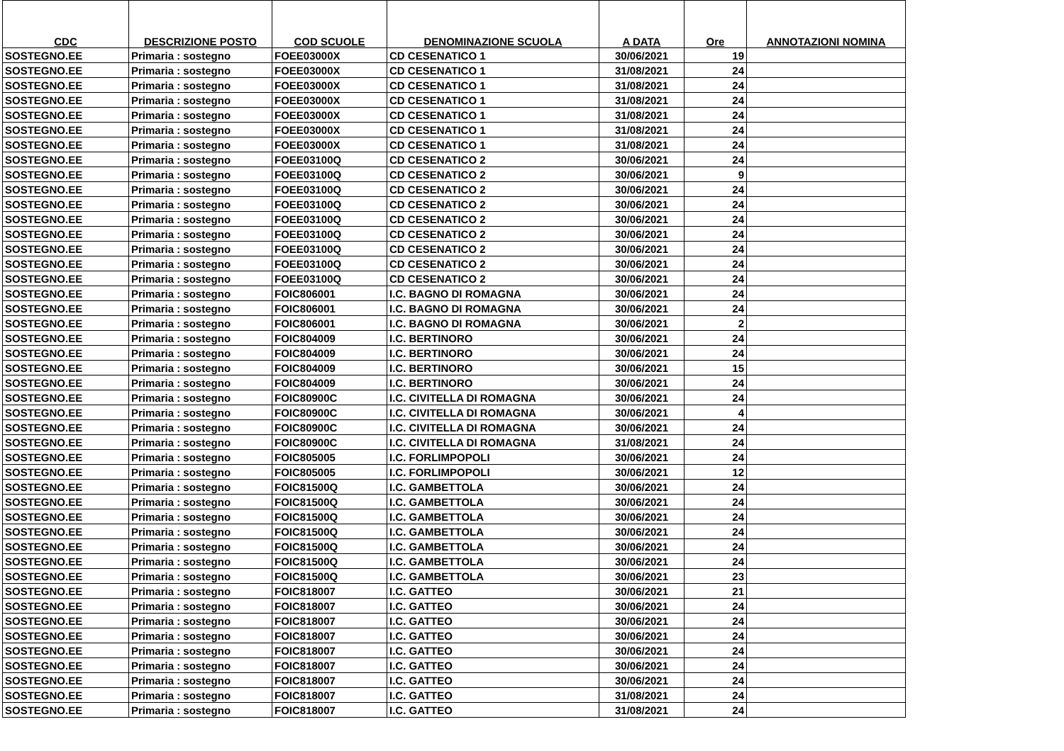| CDC | DESCRIZIONE POSTO | COD SCUOLE | DENOMINAZIONE SCUOLA | A DATA | Ore | ANNOTAZIONI NOMINA |
| --- | --- | --- | --- | --- | --- | --- |
| SOSTEGNO.EE | Primaria : sostegno | FOEE03000X | CD CESENATICO 1 | 30/06/2021 | 19 | |
| SOSTEGNO.EE | Primaria : sostegno | FOEE03000X | CD CESENATICO 1 | 31/08/2021 | 24 | |
| SOSTEGNO.EE | Primaria : sostegno | FOEE03000X | CD CESENATICO 1 | 31/08/2021 | 24 | |
| SOSTEGNO.EE | Primaria : sostegno | FOEE03000X | CD CESENATICO 1 | 31/08/2021 | 24 | |
| SOSTEGNO.EE | Primaria : sostegno | FOEE03000X | CD CESENATICO 1 | 31/08/2021 | 24 | |
| SOSTEGNO.EE | Primaria : sostegno | FOEE03000X | CD CESENATICO 1 | 31/08/2021 | 24 | |
| SOSTEGNO.EE | Primaria : sostegno | FOEE03000X | CD CESENATICO 1 | 31/08/2021 | 24 | |
| SOSTEGNO.EE | Primaria : sostegno | FOEE03100Q | CD CESENATICO 2 | 30/06/2021 | 24 | |
| SOSTEGNO.EE | Primaria : sostegno | FOEE03100Q | CD CESENATICO 2 | 30/06/2021 | 9 | |
| SOSTEGNO.EE | Primaria : sostegno | FOEE03100Q | CD CESENATICO 2 | 30/06/2021 | 24 | |
| SOSTEGNO.EE | Primaria : sostegno | FOEE03100Q | CD CESENATICO 2 | 30/06/2021 | 24 | |
| SOSTEGNO.EE | Primaria : sostegno | FOEE03100Q | CD CESENATICO 2 | 30/06/2021 | 24 | |
| SOSTEGNO.EE | Primaria : sostegno | FOEE03100Q | CD CESENATICO 2 | 30/06/2021 | 24 | |
| SOSTEGNO.EE | Primaria : sostegno | FOEE03100Q | CD CESENATICO 2 | 30/06/2021 | 24 | |
| SOSTEGNO.EE | Primaria : sostegno | FOEE03100Q | CD CESENATICO 2 | 30/06/2021 | 24 | |
| SOSTEGNO.EE | Primaria : sostegno | FOEE03100Q | CD CESENATICO 2 | 30/06/2021 | 24 | |
| SOSTEGNO.EE | Primaria : sostegno | FOIC806001 | I.C. BAGNO DI ROMAGNA | 30/06/2021 | 24 | |
| SOSTEGNO.EE | Primaria : sostegno | FOIC806001 | I.C. BAGNO DI ROMAGNA | 30/06/2021 | 24 | |
| SOSTEGNO.EE | Primaria : sostegno | FOIC806001 | I.C. BAGNO DI ROMAGNA | 30/06/2021 | 2 | |
| SOSTEGNO.EE | Primaria : sostegno | FOIC804009 | I.C. BERTINORO | 30/06/2021 | 24 | |
| SOSTEGNO.EE | Primaria : sostegno | FOIC804009 | I.C. BERTINORO | 30/06/2021 | 24 | |
| SOSTEGNO.EE | Primaria : sostegno | FOIC804009 | I.C. BERTINORO | 30/06/2021 | 15 | |
| SOSTEGNO.EE | Primaria : sostegno | FOIC804009 | I.C. BERTINORO | 30/06/2021 | 24 | |
| SOSTEGNO.EE | Primaria : sostegno | FOIC80900C | I.C. CIVITELLA DI ROMAGNA | 30/06/2021 | 24 | |
| SOSTEGNO.EE | Primaria : sostegno | FOIC80900C | I.C. CIVITELLA DI ROMAGNA | 30/06/2021 | 4 | |
| SOSTEGNO.EE | Primaria : sostegno | FOIC80900C | I.C. CIVITELLA DI ROMAGNA | 30/06/2021 | 24 | |
| SOSTEGNO.EE | Primaria : sostegno | FOIC80900C | I.C. CIVITELLA DI ROMAGNA | 31/08/2021 | 24 | |
| SOSTEGNO.EE | Primaria : sostegno | FOIC805005 | I.C. FORLIMPOPOLI | 30/06/2021 | 24 | |
| SOSTEGNO.EE | Primaria : sostegno | FOIC805005 | I.C. FORLIMPOPOLI | 30/06/2021 | 12 | |
| SOSTEGNO.EE | Primaria : sostegno | FOIC81500Q | I.C. GAMBETTOLA | 30/06/2021 | 24 | |
| SOSTEGNO.EE | Primaria : sostegno | FOIC81500Q | I.C. GAMBETTOLA | 30/06/2021 | 24 | |
| SOSTEGNO.EE | Primaria : sostegno | FOIC81500Q | I.C. GAMBETTOLA | 30/06/2021 | 24 | |
| SOSTEGNO.EE | Primaria : sostegno | FOIC81500Q | I.C. GAMBETTOLA | 30/06/2021 | 24 | |
| SOSTEGNO.EE | Primaria : sostegno | FOIC81500Q | I.C. GAMBETTOLA | 30/06/2021 | 24 | |
| SOSTEGNO.EE | Primaria : sostegno | FOIC81500Q | I.C. GAMBETTOLA | 30/06/2021 | 24 | |
| SOSTEGNO.EE | Primaria : sostegno | FOIC81500Q | I.C. GAMBETTOLA | 30/06/2021 | 23 | |
| SOSTEGNO.EE | Primaria : sostegno | FOIC818007 | I.C. GATTEO | 30/06/2021 | 21 | |
| SOSTEGNO.EE | Primaria : sostegno | FOIC818007 | I.C. GATTEO | 30/06/2021 | 24 | |
| SOSTEGNO.EE | Primaria : sostegno | FOIC818007 | I.C. GATTEO | 30/06/2021 | 24 | |
| SOSTEGNO.EE | Primaria : sostegno | FOIC818007 | I.C. GATTEO | 30/06/2021 | 24 | |
| SOSTEGNO.EE | Primaria : sostegno | FOIC818007 | I.C. GATTEO | 30/06/2021 | 24 | |
| SOSTEGNO.EE | Primaria : sostegno | FOIC818007 | I.C. GATTEO | 30/06/2021 | 24 | |
| SOSTEGNO.EE | Primaria : sostegno | FOIC818007 | I.C. GATTEO | 30/06/2021 | 24 | |
| SOSTEGNO.EE | Primaria : sostegno | FOIC818007 | I.C. GATTEO | 31/08/2021 | 24 | |
| SOSTEGNO.EE | Primaria : sostegno | FOIC818007 | I.C. GATTEO | 31/08/2021 | 24 | |